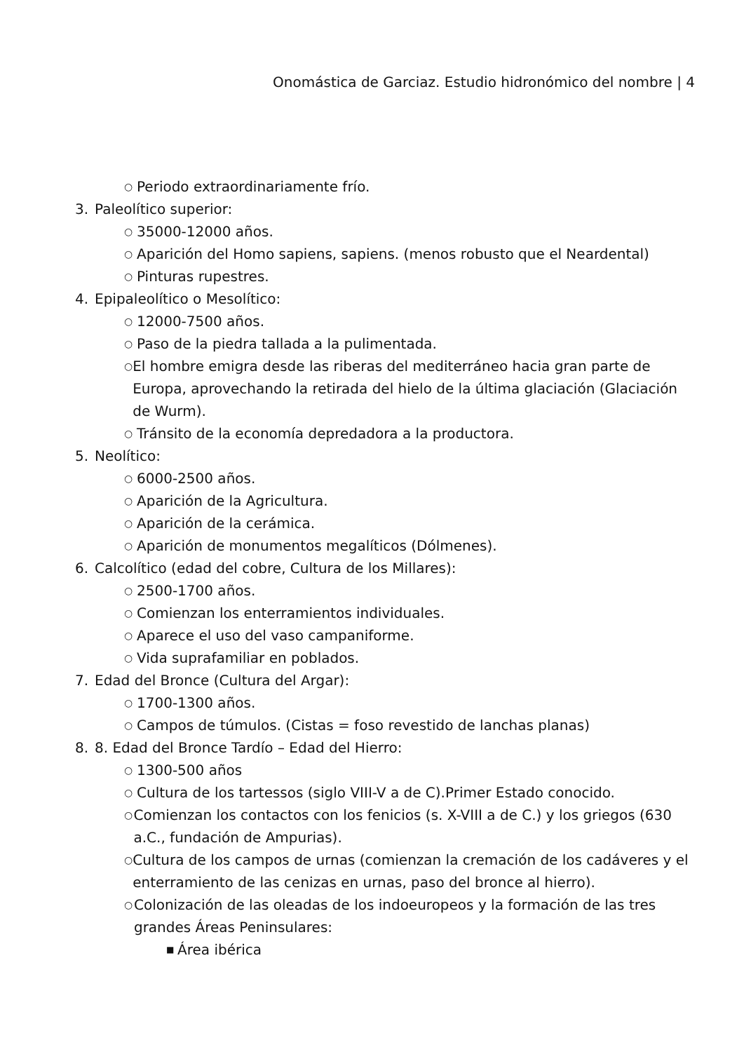Onomástica de Garciaz. Estudio hidronómico del nombre | 4
○ Periodo extraordinariamente frío.
3. Paleolítico superior:
○ 35000-12000 años.
○ Aparición del Homo sapiens, sapiens. (menos robusto que el Neardental)
○ Pinturas rupestres.
4. Epipaleolítico o Mesolítico:
○ 12000-7500 años.
○ Paso de la piedra tallada a la pulimentada.
○ El hombre emigra desde las riberas del mediterráneo hacia gran parte de Europa, aprovechando la retirada del hielo de la última glaciación (Glaciación de Wurm).
○ Tránsito de la economía depredadora a la productora.
5. Neolítico:
○ 6000-2500 años.
○ Aparición de la Agricultura.
○ Aparición de la cerámica.
○ Aparición de monumentos megalíticos (Dólmenes).
6. Calcolítico (edad del cobre, Cultura de los Millares):
○ 2500-1700 años.
○ Comienzan los enterramientos individuales.
○ Aparece el uso del vaso campaniforme.
○ Vida suprafamiliar en poblados.
7. Edad del Bronce (Cultura del Argar):
○ 1700-1300 años.
○ Campos de túmulos. (Cistas = foso revestido de lanchas planas)
8. 8. Edad del Bronce Tardío – Edad del Hierro:
○ 1300-500 años
○ Cultura de los tartessos (siglo VIII-V a de C).Primer Estado conocido.
○ Comienzan los contactos con los fenicios (s. X-VIII a de C.) y los griegos (630 a.C., fundación de Ampurias).
○ Cultura de los campos de urnas (comienzan la cremación de los cadáveres y el enterramiento de las cenizas en urnas, paso del bronce al hierro).
○ Colonización de las oleadas de los indoeuropeos y la formación de las tres grandes Áreas Peninsulares:
■ Área ibérica